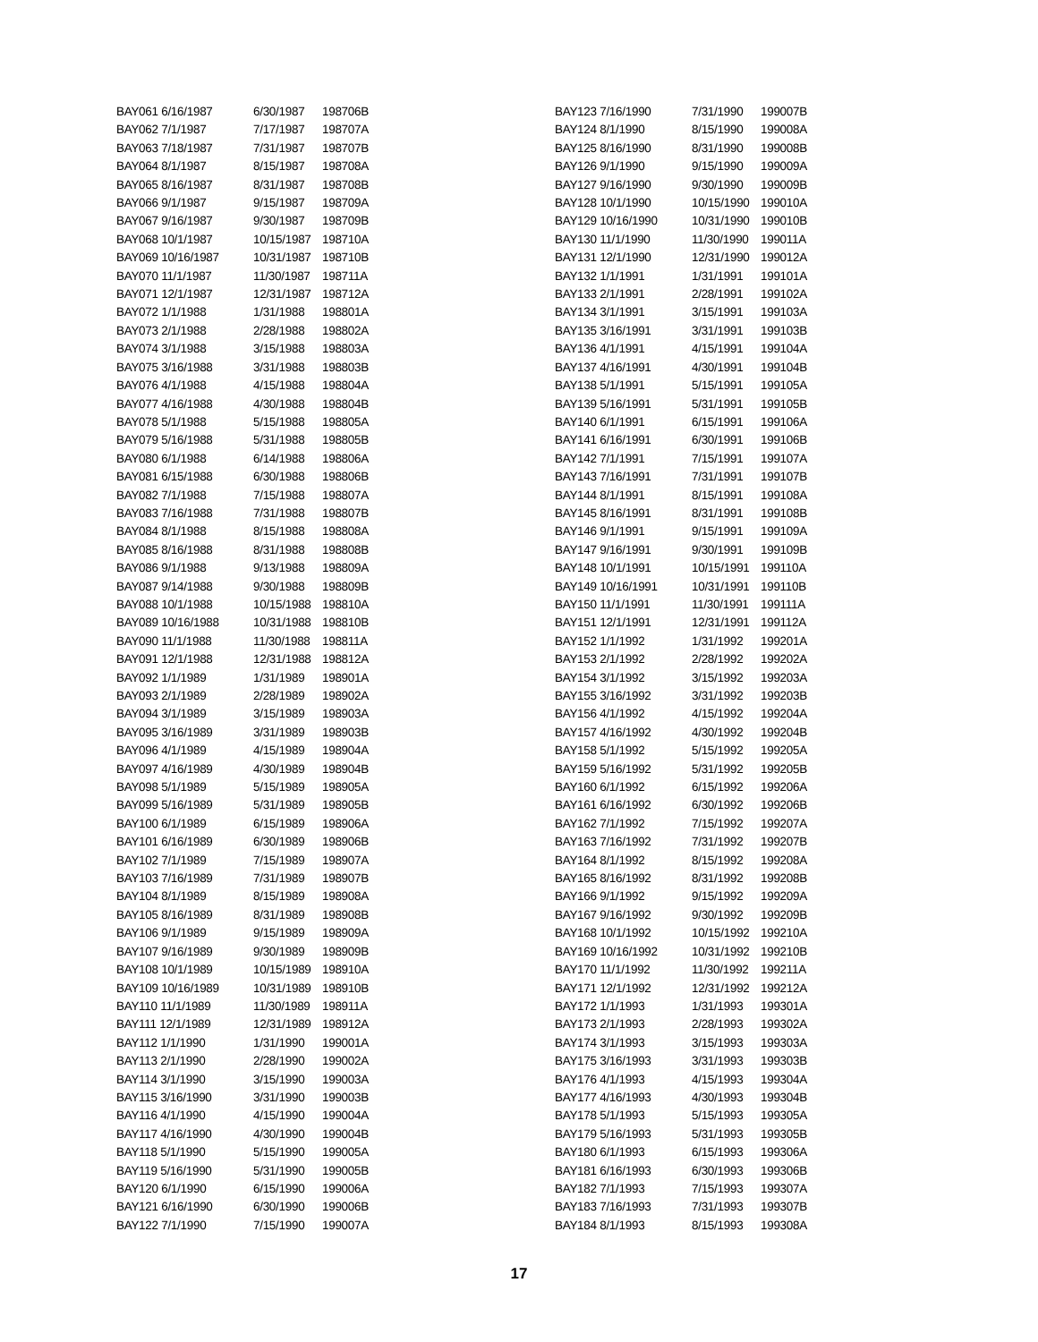| BAY061 6/16/1987 | 6/30/1987 | 198706B |
| BAY062 7/1/1987 | 7/17/1987 | 198707A |
| BAY063 7/18/1987 | 7/31/1987 | 198707B |
| BAY064 8/1/1987 | 8/15/1987 | 198708A |
| BAY065 8/16/1987 | 8/31/1987 | 198708B |
| BAY066 9/1/1987 | 9/15/1987 | 198709A |
| BAY067 9/16/1987 | 9/30/1987 | 198709B |
| BAY068 10/1/1987 | 10/15/1987 | 198710A |
| BAY069 10/16/1987 | 10/31/1987 | 198710B |
| BAY070 11/1/1987 | 11/30/1987 | 198711A |
| BAY071 12/1/1987 | 12/31/1987 | 198712A |
| BAY072 1/1/1988 | 1/31/1988 | 198801A |
| BAY073 2/1/1988 | 2/28/1988 | 198802A |
| BAY074 3/1/1988 | 3/15/1988 | 198803A |
| BAY075 3/16/1988 | 3/31/1988 | 198803B |
| BAY076 4/1/1988 | 4/15/1988 | 198804A |
| BAY077 4/16/1988 | 4/30/1988 | 198804B |
| BAY078 5/1/1988 | 5/15/1988 | 198805A |
| BAY079 5/16/1988 | 5/31/1988 | 198805B |
| BAY080 6/1/1988 | 6/14/1988 | 198806A |
| BAY081 6/15/1988 | 6/30/1988 | 198806B |
| BAY082 7/1/1988 | 7/15/1988 | 198807A |
| BAY083 7/16/1988 | 7/31/1988 | 198807B |
| BAY084 8/1/1988 | 8/15/1988 | 198808A |
| BAY085 8/16/1988 | 8/31/1988 | 198808B |
| BAY086 9/1/1988 | 9/13/1988 | 198809A |
| BAY087 9/14/1988 | 9/30/1988 | 198809B |
| BAY088 10/1/1988 | 10/15/1988 | 198810A |
| BAY089 10/16/1988 | 10/31/1988 | 198810B |
| BAY090 11/1/1988 | 11/30/1988 | 198811A |
| BAY091 12/1/1988 | 12/31/1988 | 198812A |
| BAY092 1/1/1989 | 1/31/1989 | 198901A |
| BAY093 2/1/1989 | 2/28/1989 | 198902A |
| BAY094 3/1/1989 | 3/15/1989 | 198903A |
| BAY095 3/16/1989 | 3/31/1989 | 198903B |
| BAY096 4/1/1989 | 4/15/1989 | 198904A |
| BAY097 4/16/1989 | 4/30/1989 | 198904B |
| BAY098 5/1/1989 | 5/15/1989 | 198905A |
| BAY099 5/16/1989 | 5/31/1989 | 198905B |
| BAY100 6/1/1989 | 6/15/1989 | 198906A |
| BAY101 6/16/1989 | 6/30/1989 | 198906B |
| BAY102 7/1/1989 | 7/15/1989 | 198907A |
| BAY103 7/16/1989 | 7/31/1989 | 198907B |
| BAY104 8/1/1989 | 8/15/1989 | 198908A |
| BAY105 8/16/1989 | 8/31/1989 | 198908B |
| BAY106 9/1/1989 | 9/15/1989 | 198909A |
| BAY107 9/16/1989 | 9/30/1989 | 198909B |
| BAY108 10/1/1989 | 10/15/1989 | 198910A |
| BAY109 10/16/1989 | 10/31/1989 | 198910B |
| BAY110 11/1/1989 | 11/30/1989 | 198911A |
| BAY111 12/1/1989 | 12/31/1989 | 198912A |
| BAY112 1/1/1990 | 1/31/1990 | 199001A |
| BAY113 2/1/1990 | 2/28/1990 | 199002A |
| BAY114 3/1/1990 | 3/15/1990 | 199003A |
| BAY115 3/16/1990 | 3/31/1990 | 199003B |
| BAY116 4/1/1990 | 4/15/1990 | 199004A |
| BAY117 4/16/1990 | 4/30/1990 | 199004B |
| BAY118 5/1/1990 | 5/15/1990 | 199005A |
| BAY119 5/16/1990 | 5/31/1990 | 199005B |
| BAY120 6/1/1990 | 6/15/1990 | 199006A |
| BAY121 6/16/1990 | 6/30/1990 | 199006B |
| BAY122 7/1/1990 | 7/15/1990 | 199007A |
| BAY123 7/16/1990 | 7/31/1990 | 199007B |
| BAY124 8/1/1990 | 8/15/1990 | 199008A |
| BAY125 8/16/1990 | 8/31/1990 | 199008B |
| BAY126 9/1/1990 | 9/15/1990 | 199009A |
| BAY127 9/16/1990 | 9/30/1990 | 199009B |
| BAY128 10/1/1990 | 10/15/1990 | 199010A |
| BAY129 10/16/1990 | 10/31/1990 | 199010B |
| BAY130 11/1/1990 | 11/30/1990 | 199011A |
| BAY131 12/1/1990 | 12/31/1990 | 199012A |
| BAY132 1/1/1991 | 1/31/1991 | 199101A |
| BAY133 2/1/1991 | 2/28/1991 | 199102A |
| BAY134 3/1/1991 | 3/15/1991 | 199103A |
| BAY135 3/16/1991 | 3/31/1991 | 199103B |
| BAY136 4/1/1991 | 4/15/1991 | 199104A |
| BAY137 4/16/1991 | 4/30/1991 | 199104B |
| BAY138 5/1/1991 | 5/15/1991 | 199105A |
| BAY139 5/16/1991 | 5/31/1991 | 199105B |
| BAY140 6/1/1991 | 6/15/1991 | 199106A |
| BAY141 6/16/1991 | 6/30/1991 | 199106B |
| BAY142 7/1/1991 | 7/15/1991 | 199107A |
| BAY143 7/16/1991 | 7/31/1991 | 199107B |
| BAY144 8/1/1991 | 8/15/1991 | 199108A |
| BAY145 8/16/1991 | 8/31/1991 | 199108B |
| BAY146 9/1/1991 | 9/15/1991 | 199109A |
| BAY147 9/16/1991 | 9/30/1991 | 199109B |
| BAY148 10/1/1991 | 10/15/1991 | 199110A |
| BAY149 10/16/1991 | 10/31/1991 | 199110B |
| BAY150 11/1/1991 | 11/30/1991 | 199111A |
| BAY151 12/1/1991 | 12/31/1991 | 199112A |
| BAY152 1/1/1992 | 1/31/1992 | 199201A |
| BAY153 2/1/1992 | 2/28/1992 | 199202A |
| BAY154 3/1/1992 | 3/15/1992 | 199203A |
| BAY155 3/16/1992 | 3/31/1992 | 199203B |
| BAY156 4/1/1992 | 4/15/1992 | 199204A |
| BAY157 4/16/1992 | 4/30/1992 | 199204B |
| BAY158 5/1/1992 | 5/15/1992 | 199205A |
| BAY159 5/16/1992 | 5/31/1992 | 199205B |
| BAY160 6/1/1992 | 6/15/1992 | 199206A |
| BAY161 6/16/1992 | 6/30/1992 | 199206B |
| BAY162 7/1/1992 | 7/15/1992 | 199207A |
| BAY163 7/16/1992 | 7/31/1992 | 199207B |
| BAY164 8/1/1992 | 8/15/1992 | 199208A |
| BAY165 8/16/1992 | 8/31/1992 | 199208B |
| BAY166 9/1/1992 | 9/15/1992 | 199209A |
| BAY167 9/16/1992 | 9/30/1992 | 199209B |
| BAY168 10/1/1992 | 10/15/1992 | 199210A |
| BAY169 10/16/1992 | 10/31/1992 | 199210B |
| BAY170 11/1/1992 | 11/30/1992 | 199211A |
| BAY171 12/1/1992 | 12/31/1992 | 199212A |
| BAY172 1/1/1993 | 1/31/1993 | 199301A |
| BAY173 2/1/1993 | 2/28/1993 | 199302A |
| BAY174 3/1/1993 | 3/15/1993 | 199303A |
| BAY175 3/16/1993 | 3/31/1993 | 199303B |
| BAY176 4/1/1993 | 4/15/1993 | 199304A |
| BAY177 4/16/1993 | 4/30/1993 | 199304B |
| BAY178 5/1/1993 | 5/15/1993 | 199305A |
| BAY179 5/16/1993 | 5/31/1993 | 199305B |
| BAY180 6/1/1993 | 6/15/1993 | 199306A |
| BAY181 6/16/1993 | 6/30/1993 | 199306B |
| BAY182 7/1/1993 | 7/15/1993 | 199307A |
| BAY183 7/16/1993 | 7/31/1993 | 199307B |
| BAY184 8/1/1993 | 8/15/1993 | 199308A |
17